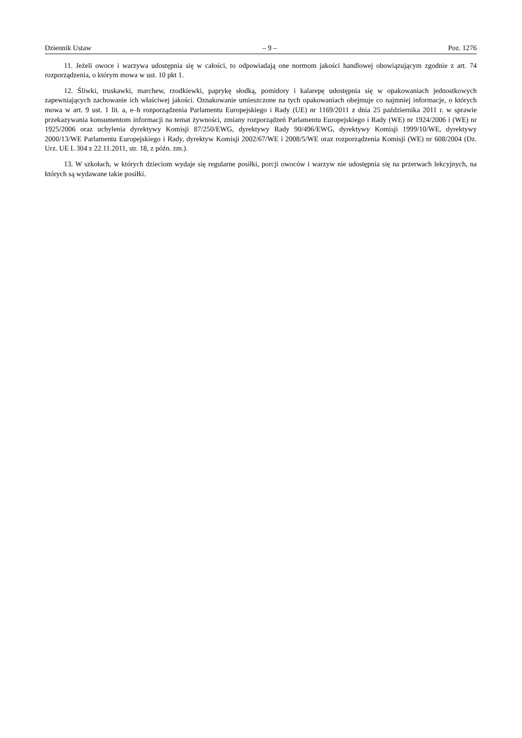Dziennik Ustaw – 9 – Poz. 1276
11. Jeżeli owoce i warzywa udostępnia się w całości, to odpowiadają one normom jakości handlowej obowiązującym zgodnie z art. 74 rozporządzenia, o którym mowa w ust. 10 pkt 1.
12. Śliwki, truskawki, marchew, rzodkiewki, paprykę słodką, pomidory i kalarepę udostępnia się w opakowaniach jednostkowych zapewniających zachowanie ich właściwej jakości. Oznakowanie umieszczone na tych opakowaniach obejmuje co najmniej informacje, o których mowa w art. 9 ust. 1 lit. a, e–h rozporządzenia Parlamentu Europejskiego i Rady (UE) nr 1169/2011 z dnia 25 października 2011 r. w sprawie przekazywania konsumentom informacji na temat żywności, zmiany rozporządzeń Parlamentu Europejskiego i Rady (WE) nr 1924/2006 i (WE) nr 1925/2006 oraz uchylenia dyrektywy Komisji 87/250/EWG, dyrektywy Rady 90/496/EWG, dyrektywy Komisji 1999/10/WE, dyrektywy 2000/13/WE Parlamentu Europejskiego i Rady, dyrektyw Komisji 2002/67/WE i 2008/5/WE oraz rozporządzenia Komisji (WE) nr 608/2004 (Dz. Urz. UE L 304 z 22.11.2011, str. 18, z późn. zm.).
13. W szkołach, w których dzieciom wydaje się regularne posiłki, porcji owoców i warzyw nie udostępnia się na przerwach lekcyjnych, na których są wydawane takie posiłki.